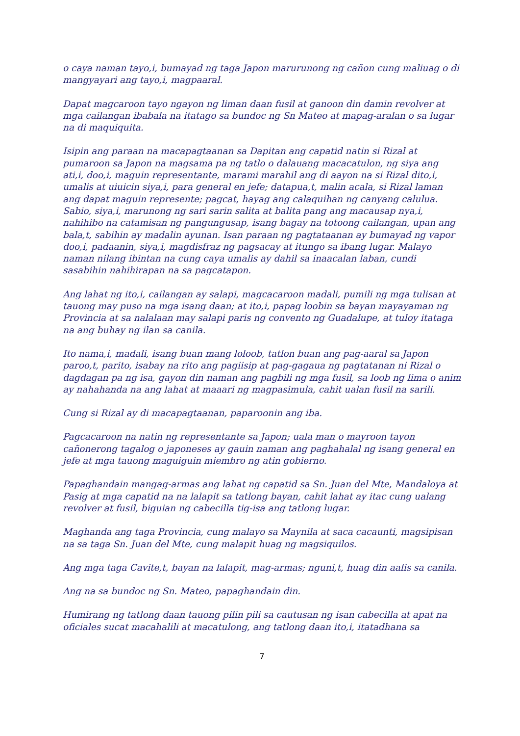o caya naman tayo,i, bumayad ng taga Japon marurunong ng cañon cung maliuag o di mangyayari ang tayo,i, magpaaral.
Dapat magcaroon tayo ngayon ng liman daan fusil at ganoon din damin revolver at mga cailangan ibabala na itatago sa bundoc ng Sn Mateo at mapag-aralan o sa lugar na di maquiquita.
Isipin ang paraan na macapagtaanan sa Dapitan ang capatid natin si Rizal at pumaroon sa Japon na magsama pa ng tatlo o dalauang macacatulon, ng siya ang ati,i, doo,i, maguin representante, marami marahil ang di aayon na si Rizal dito,i, umalis at uiuicin siya,i, para general en jefe; datapua,t, malin acala, si Rizal laman ang dapat maguin represente; pagcat, hayag ang calaquihan ng canyang calulua. Sabio, siya,i, marunong ng sari sarin salita at balita pang ang macausap nya,i, nahihibo na catamisan ng pangungusap, isang bagay na totoong cailangan, upan ang bala,t, sabihin ay madalin ayunan. Isan paraan ng pagtataanan ay bumayad ng vapor doo,i, padaanin, siya,i, magdisfraz ng pagsacay at itungo sa ibang lugar. Malayo naman nilang ibintan na cung caya umalis ay dahil sa inaacalan laban, cundi sasabihin nahihirapan na sa pagcatapon.
Ang lahat ng ito,i, cailangan ay salapi, magcacaroon madali, pumili ng mga tulisan at tauong may puso na mga isang daan; at ito,i, papag loobin sa bayan mayayaman ng Provincia at sa nalalaan may salapi paris ng convento ng Guadalupe, at tuloy itataga na ang buhay ng ilan sa canila.
Ito nama,i, madali, isang buan mang loloob, tatlon buan ang pag-aaral sa Japon paroo,t, parito, isabay na rito ang pagiisip at pag-gagaua ng pagtatanan ni Rizal o dagdagan pa ng isa, gayon din naman ang pagbili ng mga fusil, sa loob ng lima o anim ay nahahanda na ang lahat at maaari ng magpasimula, cahit ualan fusil na sarili.
Cung si Rizal ay di macapagtaanan, paparoonin ang iba.
Pagcacaroon na natin ng representante sa Japon; uala man o mayroon tayon cañonerong tagalog o japoneses ay gauin naman ang paghahalal ng isang general en jefe at mga tauong maguiguin miembro ng atin gobierno.
Papaghandain mangag-armas ang lahat ng capatid sa Sn. Juan del Mte, Mandaloya at Pasig at mga capatid na na lalapit sa tatlong bayan, cahit lahat ay itac cung ualang revolver at fusil, biguian ng cabecilla tig-isa ang tatlong lugar.
Maghanda ang taga Provincia, cung malayo sa Maynila at saca cacaunti, magsipisan na sa taga Sn. Juan del Mte, cung malapit huag ng magsiquilos.
Ang mga taga Cavite,t, bayan na lalapit, mag-armas; nguni,t, huag din aalis sa canila.
Ang na sa bundoc ng Sn. Mateo, papaghandain din.
Humirang ng tatlong daan tauong pilin pili sa cautusan ng isan cabecilla at apat na oficiales sucat macahalili at macatulong, ang tatlong daan ito,i, itatadhana sa
7